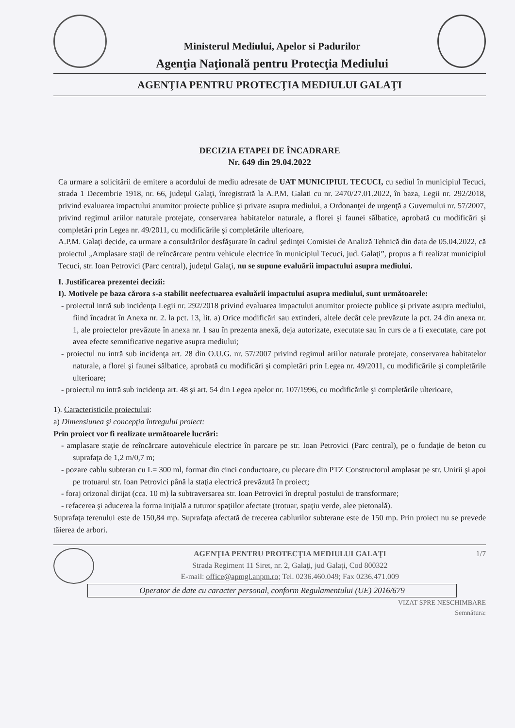Ministerul Mediului, Apelor si Padurilor
Agenţia Naţională pentru Protecţia Mediului
AGENŢIA PENTRU PROTECŢIA MEDIULUI GALAŢI
DECIZIA ETAPEI DE ÎNCADRARE
Nr. 649 din 29.04.2022
Ca urmare a solicitării de emitere a acordului de mediu adresate de UAT MUNICIPIUL TECUCI, cu sediul în municipiul Tecuci, strada 1 Decembrie 1918, nr. 66, judeţul Galaţi, înregistrată la A.P.M. Galati cu nr. 2470/27.01.2022, în baza, Legii nr. 292/2018, privind evaluarea impactului anumitor proiecte publice şi private asupra mediului, a Ordonanţei de urgenţă a Guvernului nr. 57/2007, privind regimul ariilor naturale protejate, conservarea habitatelor naturale, a florei şi faunei sălbatice, aprobată cu modificări şi completări prin Legea nr. 49/2011, cu modificările şi completările ulterioare,
A.P.M. Galaţi decide, ca urmare a consultărilor desfăşurate în cadrul şedinţei Comisiei de Analiză Tehnică din data de 05.04.2022, că proiectul „Amplasare staţii de reîncărcare pentru vehicule electrice în municipiul Tecuci, jud. Galaţi”, propus a fi realizat municipiul Tecuci, str. Ioan Petrovici (Parc central), judeţul Galaţi, nu se supune evaluării impactului asupra mediului.
I. Justificarea prezentei decizii:
I). Motivele pe baza cărora s-a stabilit neefectuarea evaluării impactului asupra mediului, sunt următoarele:
- proiectul intră sub incidenţa Legii nr. 292/2018 privind evaluarea impactului anumitor proiecte publice şi private asupra mediului, fiind încadrat în Anexa nr. 2. la pct. 13, lit. a) Orice modificări sau extinderi, altele decât cele prevăzute la pct. 24 din anexa nr. 1, ale proiectelor prevăzute în anexa nr. 1 sau în prezenta anexă, deja autorizate, executate sau în curs de a fi executate, care pot avea efecte semnificative negative asupra mediului;
- proiectul nu intră sub incidenţa art. 28 din O.U.G. nr. 57/2007 privind regimul ariilor naturale protejate, conservarea habitatelor naturale, a florei şi faunei sălbatice, aprobată cu modificări şi completări prin Legea nr. 49/2011, cu modificările şi completările ulterioare;
- proiectul nu intră sub incidenţa art. 48 şi art. 54 din Legea apelor nr. 107/1996, cu modificările şi completările ulterioare,
1). Caracteristicile proiectului:
a) Dimensiunea şi concepţia întregului proiect:
Prin proiect vor fi realizate următoarele lucrări:
- amplasare staţie de reîncărcare autovehicule electrice în parcare pe str. Ioan Petrovici (Parc central), pe o fundaţie de beton cu suprafaţa de 1,2 m/0,7 m;
- pozare cablu subteran cu L= 300 ml, format din cinci conductoare, cu plecare din PTZ Constructorul amplasat pe str. Unirii şi apoi pe trotuarul str. Ioan Petrovici până la staţia electrică prevăzută în proiect;
- foraj orizonal dirijat (cca. 10 m) la subtraversarea str. Ioan Petrovici în dreptul postului de transformare;
- refacerea şi aducerea la forma iniţială a tuturor spaţiilor afectate (trotuar, spaţiu verde, alee pietonală).
Suprafaţa terenului este de 150,84 mp. Suprafaţa afectată de trecerea cablurilor subterane este de 150 mp. Prin proiect nu se prevede tăierea de arbori.
AGENŢIA PENTRU PROTECŢIA MEDIULUI GALAŢI
Strada Regiment 11 Siret, nr. 2, Galaţi, jud Galaţi, Cod 800322
E-mail: office@apmgl.anpm.ro; Tel. 0236.460.049; Fax 0236.471.009
1/7
Operator de date cu caracter personal, conform Regulamentului (UE) 2016/679
VIZAT SPRE NESCHIMBARE
Semnătura: